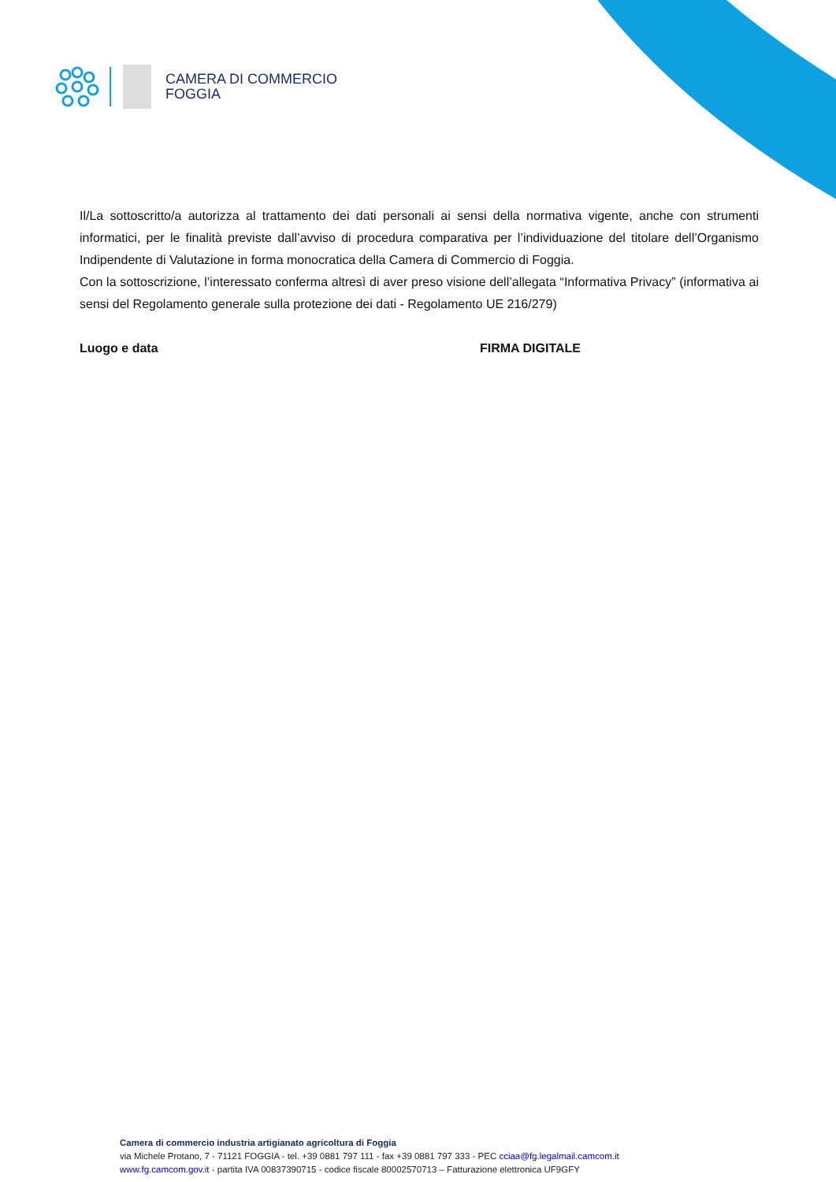CAMERA DI COMMERCIO
FOGGIA
Il/La sottoscritto/a autorizza al trattamento dei dati personali ai sensi della normativa vigente, anche con strumenti informatici, per le finalità previste dall’avviso di procedura comparativa per l’individuazione del titolare dell’Organismo Indipendente di Valutazione in forma monocratica della Camera di Commercio di Foggia.
Con la sottoscrizione, l’interessato conferma altresì di aver preso visione dell’allegata “Informativa Privacy” (informativa ai sensi del Regolamento generale sulla protezione dei dati - Regolamento UE 216/279)
Luogo e data FIRMA DIGITALE
Camera di commercio industria artigianato agricoltura di Foggia
via Michele Protano, 7 - 71121 FOGGIA - tel. +39 0881 797 111 - fax +39 0881 797 333 - PEC cciaa@fg.legalmail.camcom.it
www.fg.camcom.gov.it - partita IVA 00837390715 - codice fiscale 80002570713 – Fatturazione elettronica UF9GFY